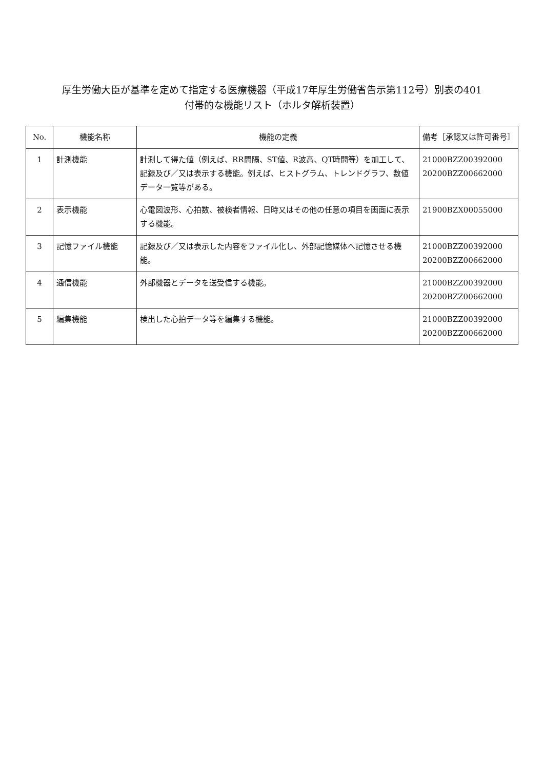厚生労働大臣が基準を定めて指定する医療機器（平成17年厚生労働省告示第112号）別表の401
付帯的な機能リスト（ホルタ解析装置）
| No. | 機能名称 | 機能の定義 | 備考［承認又は許可番号］ |
| --- | --- | --- | --- |
| 1 | 計測機能 | 計測して得た値（例えば、RR間隔、ST値、R波高、QT時間等）を加工して、記録及び／又は表示する機能。例えば、ヒストグラム、トレンドグラフ、数値データ一覧等がある。 | 21000BZZ00392000 20200BZZ00662000 |
| 2 | 表示機能 | 心電図波形、心拍数、被検者情報、日時又はその他の任意の項目を画面に表示する機能。 | 21900BZX00055000 |
| 3 | 記憶ファイル機能 | 記録及び／又は表示した内容をファイル化し、外部記憶媒体へ記憶させる機能。 | 21000BZZ00392000 20200BZZ00662000 |
| 4 | 通信機能 | 外部機器とデータを送受信する機能。 | 21000BZZ00392000 20200BZZ00662000 |
| 5 | 編集機能 | 検出した心拍データ等を編集する機能。 | 21000BZZ00392000 20200BZZ00662000 |